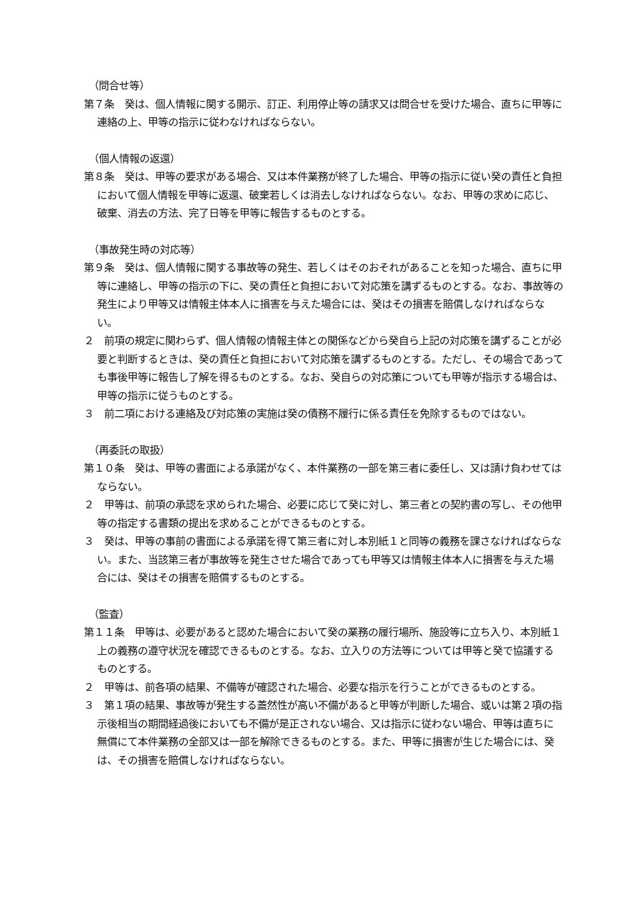（問合せ等）
第７条　癸は、個人情報に関する開示、訂正、利用停止等の請求又は問合せを受けた場合、直ちに甲等に連絡の上、甲等の指示に従わなければならない。
（個人情報の返還）
第８条　癸は、甲等の要求がある場合、又は本件業務が終了した場合、甲等の指示に従い癸の責任と負担において個人情報を甲等に返還、破棄若しくは消去しなければならない。なお、甲等の求めに応じ、破棄、消去の方法、完了日等を甲等に報告するものとする。
（事故発生時の対応等）
第９条　癸は、個人情報に関する事故等の発生、若しくはそのおそれがあることを知った場合、直ちに甲等に連絡し、甲等の指示の下に、癸の責任と負担において対応策を講ずるものとする。なお、事故等の発生により甲等又は情報主体本人に損害を与えた場合には、癸はその損害を賠償しなければならない。
２　前項の規定に関わらず、個人情報の情報主体との関係などから癸自ら上記の対応策を講ずることが必要と判断するときは、癸の責任と負担において対応策を講ずるものとする。ただし、その場合であっても事後甲等に報告し了解を得るものとする。なお、癸自らの対応策についても甲等が指示する場合は、甲等の指示に従うものとする。
３　前二項における連絡及び対応策の実施は癸の債務不履行に係る責任を免除するものではない。
（再委託の取扱）
第１０条　癸は、甲等の書面による承諾がなく、本件業務の一部を第三者に委任し、又は請け負わせてはならない。
２　甲等は、前項の承認を求められた場合、必要に応じて癸に対し、第三者との契約書の写し、その他甲等の指定する書類の提出を求めることができるものとする。
３　癸は、甲等の事前の書面による承諾を得て第三者に対し本別紙１と同等の義務を課さなければならない。また、当該第三者が事故等を発生させた場合であっても甲等又は情報主体本人に損害を与えた場合には、癸はその損害を賠償するものとする。
（監査）
第１１条　甲等は、必要があると認めた場合において癸の業務の履行場所、施設等に立ち入り、本別紙１上の義務の遵守状況を確認できるものとする。なお、立入りの方法等については甲等と癸で協議するものとする。
２　甲等は、前各項の結果、不備等が確認された場合、必要な指示を行うことができるものとする。
３　第１項の結果、事故等が発生する蓋然性が高い不備があると甲等が判断した場合、或いは第２項の指示後相当の期間経過後においても不備が是正されない場合、又は指示に従わない場合、甲等は直ちに無償にて本件業務の全部又は一部を解除できるものとする。また、甲等に損害が生じた場合には、癸は、その損害を賠償しなければならない。